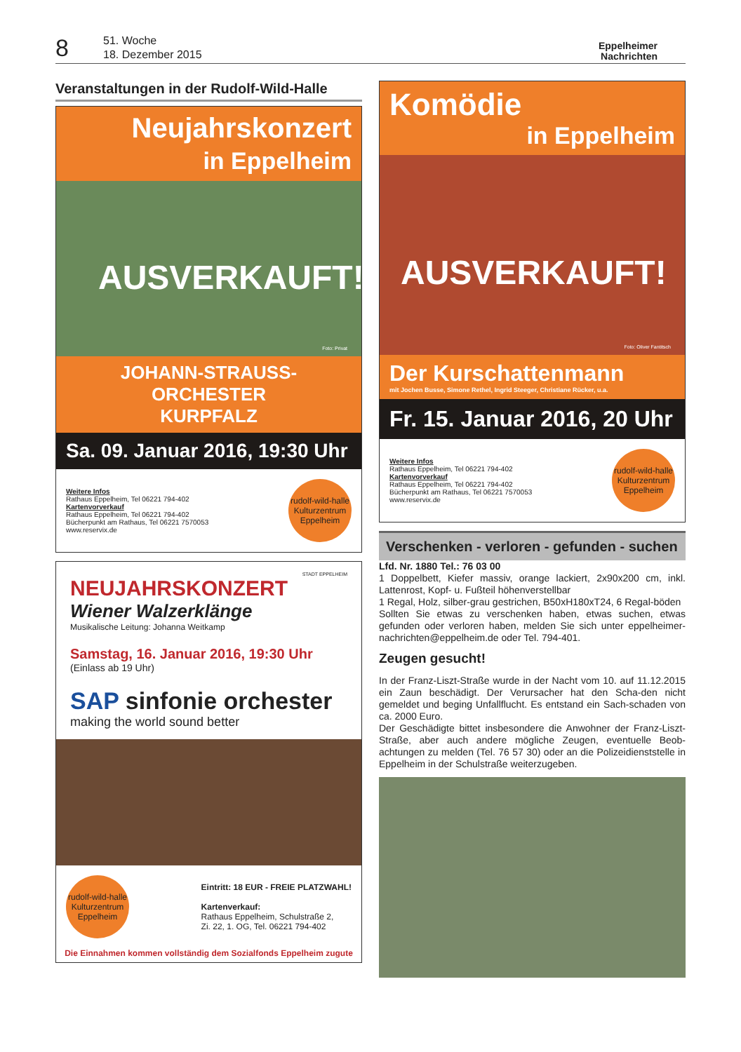8
51. Woche
18. Dezember 2015
Eppelheimer
Nachrichten
Veranstaltungen in der Rudolf-Wild-Halle
Neujahrskonzert
in Eppelheim
AUSVERKAUFT!
Foto: Privat
JOHANN-STRAUSS-ORCHESTER
KURPFALZ
Sa. 09. Januar 2016, 19:30 Uhr
Weitere Infos
Rathaus Eppelheim, Tel 06221 794-402
Kartenvorverkauf
Rathaus Eppelheim, Tel 06221 794-402
Bücherpunkt am Rathaus, Tel 06221 7570053
www.reservix.de
rudolf-wild-halle
Kulturzentrum Eppelheim
STADT EPPELHEIM
NEUJAHRSKONZERT
Wiener Walzerklänge
Musikalische Leitung: Johanna Weitkamp
Samstag, 16. Januar 2016, 19:30 Uhr
(Einlass ab 19 Uhr)
SAP sinfonie orchester
making the world sound better
rudolf-wild-halle
Kulturzentrum Eppelheim
Eintritt: 18 EUR - FREIE PLATZWAHL!
Kartenverkauf:
Rathaus Eppelheim, Schulstraße 2,
Zi. 22, 1. OG, Tel. 06221 794-402
Die Einnahmen kommen vollständig dem Sozialfonds Eppelheim zugute
Komödie
in Eppelheim
AUSVERKAUFT!
Foto: Oliver Fantitsch
Der Kurschattenmann
mit Jochen Busse, Simone Rethel, Ingrid Steeger, Christiane Rücker, u.a.
Fr. 15. Januar 2016, 20 Uhr
Weitere Infos
Rathaus Eppelheim, Tel 06221 794-402
Kartenvorverkauf
Rathaus Eppelheim, Tel 06221 794-402
Bücherpunkt am Rathaus, Tel 06221 7570053
www.reservix.de
rudolf-wild-halle
Kulturzentrum Eppelheim
Verschenken - verloren - gefunden - suchen
Lfd. Nr. 1880 Tel.: 76 03 00
1 Doppelbett, Kiefer massiv, orange lackiert, 2x90x200 cm, inkl. Lattenrost, Kopf- u. Fußteil höhenverstellbar
1 Regal, Holz, silber-grau gestrichen, B50xH180xT24, 6 Regal-böden
Sollten Sie etwas zu verschenken haben, etwas suchen, etwas gefunden oder verloren haben, melden Sie sich unter eppelheimer-nachrichten@eppelheim.de oder Tel. 794-401.
Zeugen gesucht!
In der Franz-Liszt-Straße wurde in der Nacht vom 10. auf 11.12.2015 ein Zaun beschädigt. Der Verursacher hat den Scha-den nicht gemeldet und beging Unfallflucht. Es entstand ein Sach-schaden von ca. 2000 Euro.
Der Geschädigte bittet insbesondere die Anwohner der Franz-Liszt-Straße, aber auch andere mögliche Zeugen, eventuelle Beob-achtungen zu melden (Tel. 76 57 30) oder an die Polizeidienststelle in Eppelheim in der Schulstraße weiterzugeben.